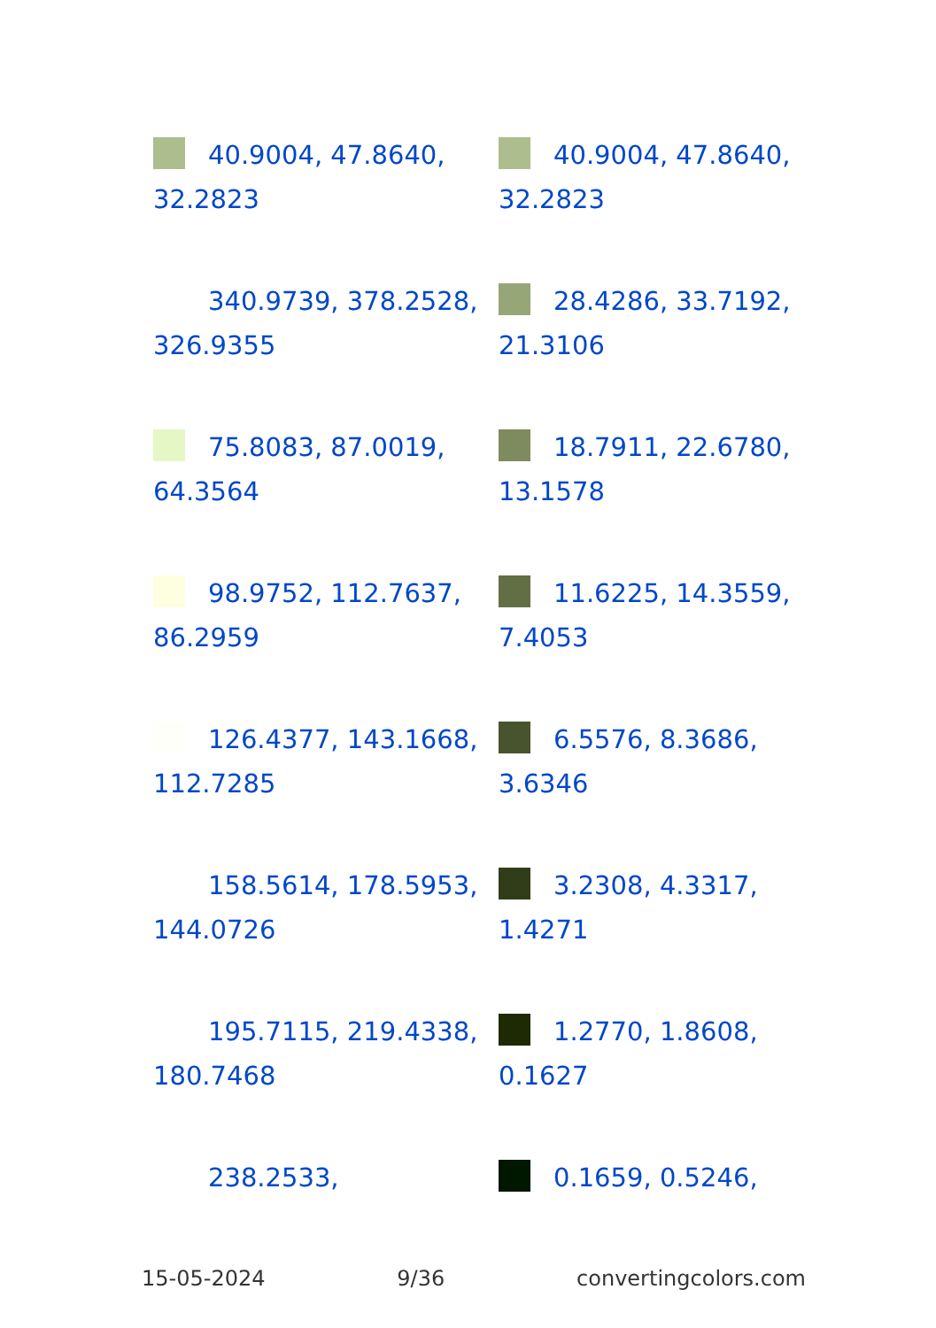40.9004, 47.8640, 32.2823
40.9004, 47.8640, 32.2823
340.9739, 378.2528, 326.9355
28.4286, 33.7192, 21.3106
75.8083, 87.0019, 64.3564
18.7911, 22.6780, 13.1578
98.9752, 112.7637, 86.2959
11.6225, 14.3559, 7.4053
126.4377, 143.1668, 112.7285
6.5576, 8.3686, 3.6346
158.5614, 178.5953, 144.0726
3.2308, 4.3317, 1.4271
195.7115, 219.4338, 180.7468
1.2770, 1.8608, 0.1627
238.2533,
0.1659, 0.5246,
15-05-2024 9/36 convertingcolors.com